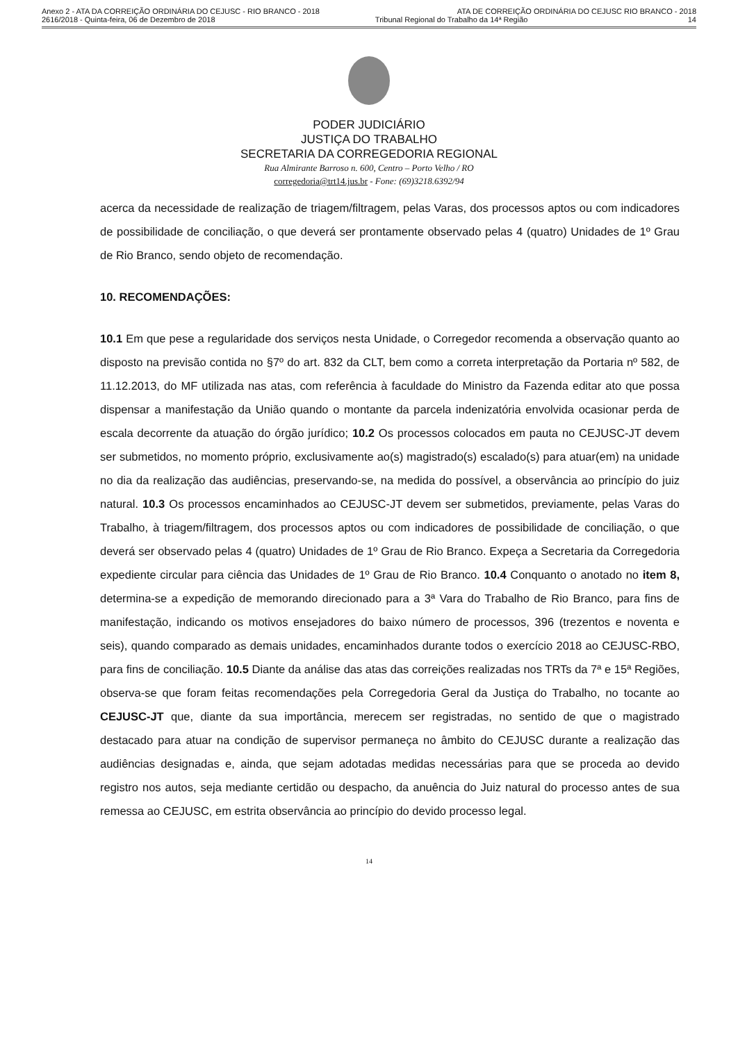Anexo 2 - ATA DA CORREIÇÃO ORDINÁRIA DO CEJUSC - RIO BRANCO - 2018 ATA DE CORREIÇÃO ORDINÁRIA DO CEJUSC RIO BRANCO - 2018
2616/2018 - Quinta-feira, 06 de Dezembro de 2018 Tribunal Regional do Trabalho da 14ª Região 14
PODER JUDICIÁRIO
JUSTIÇA DO TRABALHO
SECRETARIA DA CORREGEDORIA REGIONAL
Rua Almirante Barroso n. 600, Centro – Porto Velho / RO
corregedoria@trt14.jus.br - Fone: (69)3218.6392/94
acerca da necessidade de realização de triagem/filtragem, pelas Varas, dos processos aptos ou com indicadores de possibilidade de conciliação, o que deverá ser prontamente observado pelas 4 (quatro) Unidades de 1º Grau de Rio Branco, sendo objeto de recomendação.
10. RECOMENDAÇÕES:
10.1 Em que pese a regularidade dos serviços nesta Unidade, o Corregedor recomenda a observação quanto ao disposto na previsão contida no §7º do art. 832 da CLT, bem como a correta interpretação da Portaria nº 582, de 11.12.2013, do MF utilizada nas atas, com referência à faculdade do Ministro da Fazenda editar ato que possa dispensar a manifestação da União quando o montante da parcela indenizatória envolvida ocasionar perda de escala decorrente da atuação do órgão jurídico; 10.2 Os processos colocados em pauta no CEJUSC-JT devem ser submetidos, no momento próprio, exclusivamente ao(s) magistrado(s) escalado(s) para atuar(em) na unidade no dia da realização das audiências, preservando-se, na medida do possível, a observância ao princípio do juiz natural. 10.3 Os processos encaminhados ao CEJUSC-JT devem ser submetidos, previamente, pelas Varas do Trabalho, à triagem/filtragem, dos processos aptos ou com indicadores de possibilidade de conciliação, o que deverá ser observado pelas 4 (quatro) Unidades de 1º Grau de Rio Branco. Expeça a Secretaria da Corregedoria expediente circular para ciência das Unidades de 1º Grau de Rio Branco. 10.4 Conquanto o anotado no item 8, determina-se a expedição de memorando direcionado para a 3ª Vara do Trabalho de Rio Branco, para fins de manifestação, indicando os motivos ensejadores do baixo número de processos, 396 (trezentos e noventa e seis), quando comparado as demais unidades, encaminhados durante todos o exercício 2018 ao CEJUSC-RBO, para fins de conciliação. 10.5 Diante da análise das atas das correições realizadas nos TRTs da 7ª e 15ª Regiões, observa-se que foram feitas recomendações pela Corregedoria Geral da Justiça do Trabalho, no tocante ao CEJUSC-JT que, diante da sua importância, merecem ser registradas, no sentido de que o magistrado destacado para atuar na condição de supervisor permaneça no âmbito do CEJUSC durante a realização das audiências designadas e, ainda, que sejam adotadas medidas necessárias para que se proceda ao devido registro nos autos, seja mediante certidão ou despacho, da anuência do Juiz natural do processo antes de sua remessa ao CEJUSC, em estrita observância ao princípio do devido processo legal.
14